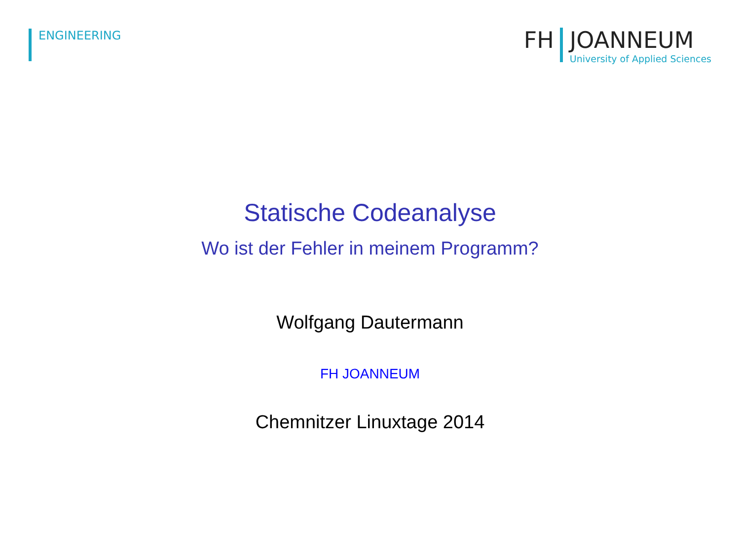ENGINEERING
FH JOANNEUM
University of Applied Sciences
Statische Codeanalyse
Wo ist der Fehler in meinem Programm?
Wolfgang Dautermann
FH JOANNEUM
Chemnitzer Linuxtage 2014